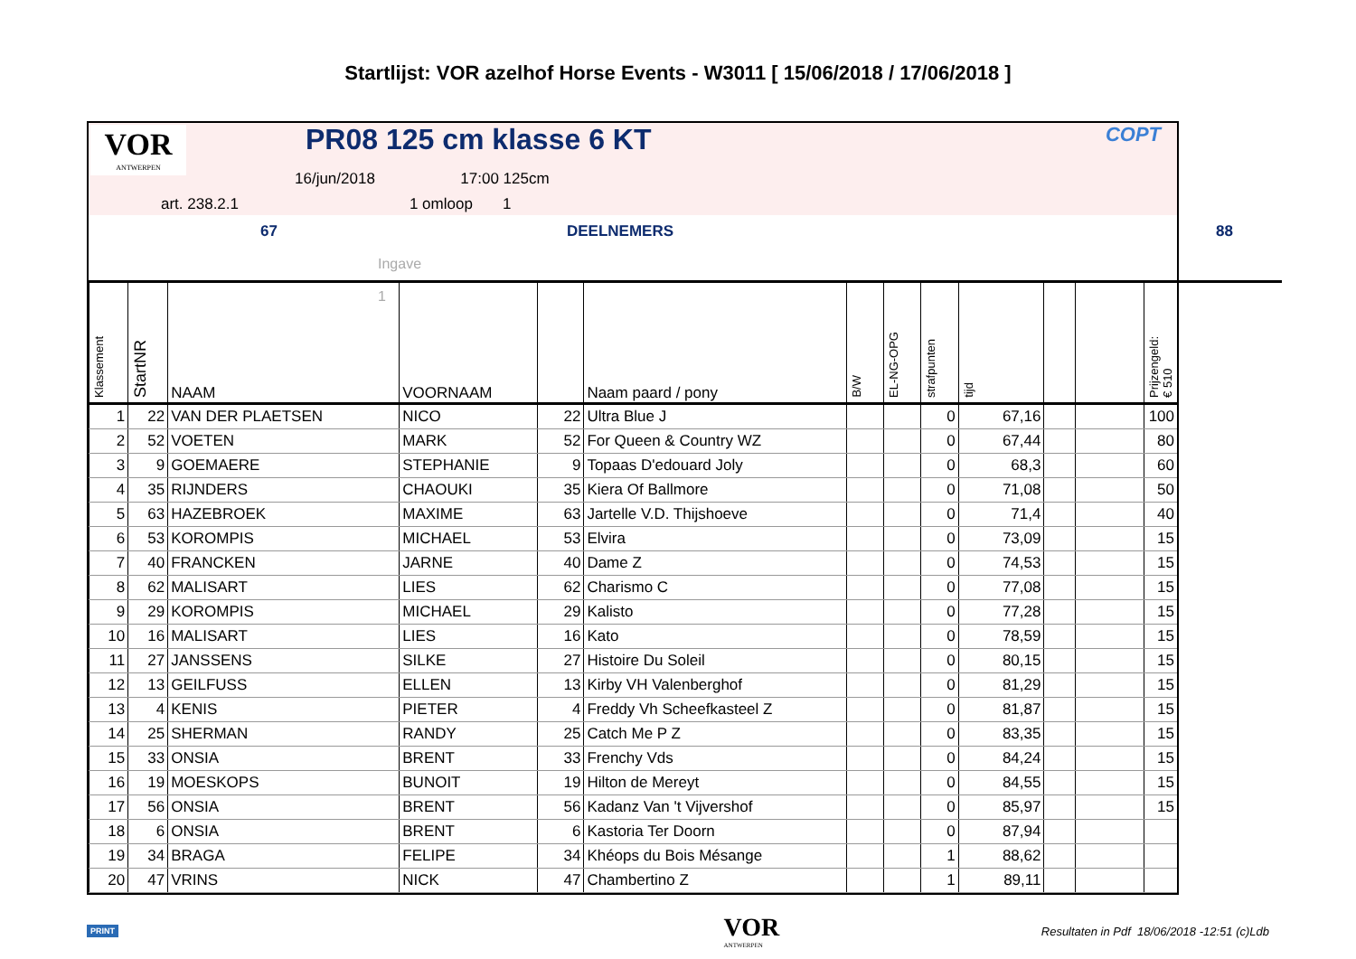Startlijst: VOR azelhof Horse Events - W3011 [ 15/06/2018 / 17/06/2018 ]
VOR
ANTWERPEN
PR08 125 cm klasse 6 KT COPT
16/jun/2018 17:00 125cm
art. 238.2.1 1 omloop 1
67 DEELNEMERS 88
Ingave 1
| Klassement | StartNR | NAAM | VOORNAAM | | Naam paard / pony | B/W | EL-NG-OPG | strafpunten | tijd | | | Prijzengeld: € 510 |
| --- | --- | --- | --- | --- | --- | --- | --- | --- | --- | --- | --- | --- |
| 1 | 22 | VAN DER PLAETSEN | NICO | 22 | Ultra Blue J | | | 0 | 67,16 | | | 100 |
| 2 | 52 | VOETEN | MARK | 52 | For Queen & Country WZ | | | 0 | 67,44 | | | 80 |
| 3 | 9 | GOEMAERE | STEPHANIE | 9 | Topaas D'edouard Joly | | | 0 | 68,3 | | | 60 |
| 4 | 35 | RIJNDERS | CHAOUKI | 35 | Kiera Of Ballmore | | | 0 | 71,08 | | | 50 |
| 5 | 63 | HAZEBROEK | MAXIME | 63 | Jartelle V.D. Thijshoeve | | | 0 | 71,4 | | | 40 |
| 6 | 53 | KOROMPIS | MICHAEL | 53 | Elvira | | | 0 | 73,09 | | | 15 |
| 7 | 40 | FRANCKEN | JARNE | 40 | Dame Z | | | 0 | 74,53 | | | 15 |
| 8 | 62 | MALISART | LIES | 62 | Charismo C | | | 0 | 77,08 | | | 15 |
| 9 | 29 | KOROMPIS | MICHAEL | 29 | Kalisto | | | 0 | 77,28 | | | 15 |
| 10 | 16 | MALISART | LIES | 16 | Kato | | | 0 | 78,59 | | | 15 |
| 11 | 27 | JANSSENS | SILKE | 27 | Histoire Du Soleil | | | 0 | 80,15 | | | 15 |
| 12 | 13 | GEILFUSS | ELLEN | 13 | Kirby VH Valenberghof | | | 0 | 81,29 | | | 15 |
| 13 | 4 | KENIS | PIETER | 4 | Freddy Vh Scheefkasteel Z | | | 0 | 81,87 | | | 15 |
| 14 | 25 | SHERMAN | RANDY | 25 | Catch Me P Z | | | 0 | 83,35 | | | 15 |
| 15 | 33 | ONSIA | BRENT | 33 | Frenchy Vds | | | 0 | 84,24 | | | 15 |
| 16 | 19 | MOESKOPS | BUNOIT | 19 | Hilton de Mereyt | | | 0 | 84,55 | | | 15 |
| 17 | 56 | ONSIA | BRENT | 56 | Kadanz Van 't Vijvershof | | | 0 | 85,97 | | | 15 |
| 18 | 6 | ONSIA | BRENT | 6 | Kastoria Ter Doorn | | | 0 | 87,94 | | | |
| 19 | 34 | BRAGA | FELIPE | 34 | Khéops du Bois Mésange | | | 1 | 88,62 | | | |
| 20 | 47 | VRINS | NICK | 47 | Chambertino Z | | | 1 | 89,11 | | | |
PRINT VOR
ANTWERPEN Resultaten in Pdf 18/06/2018 -12:51 (c)Ldb